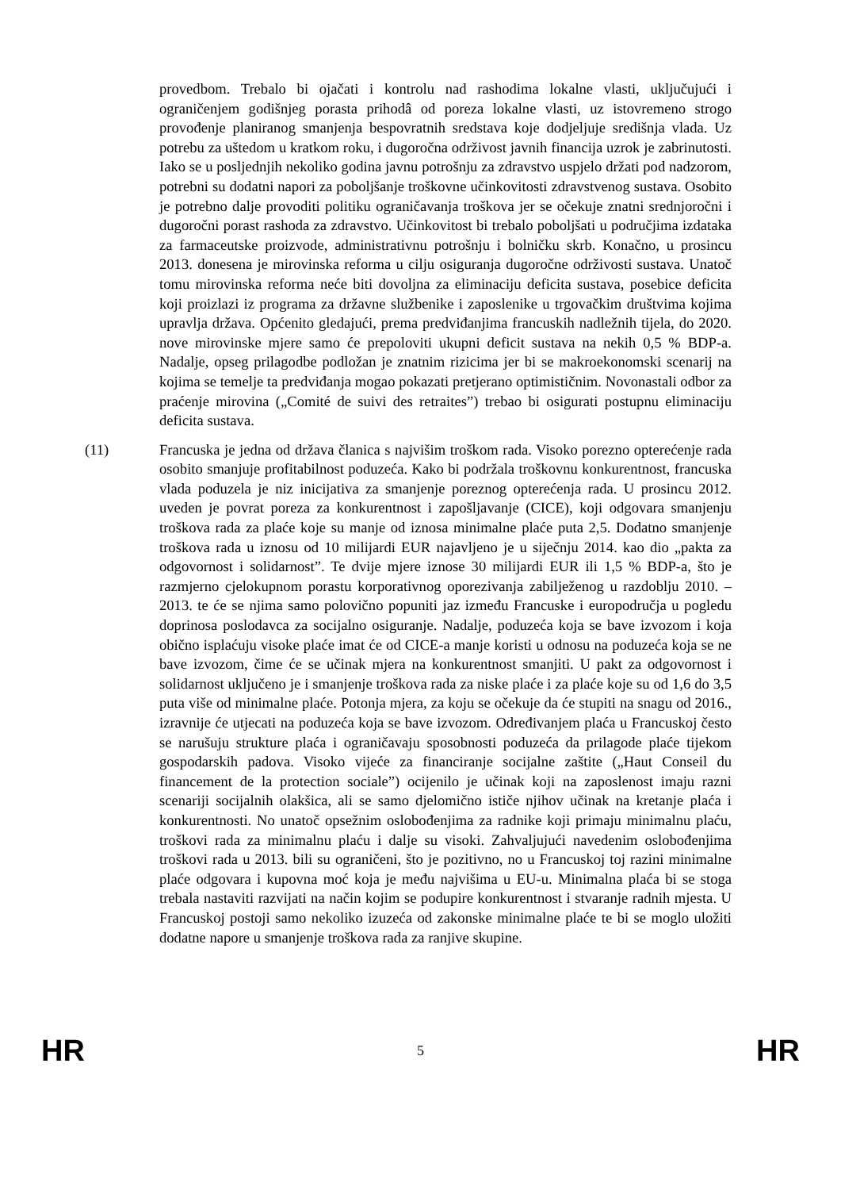provedbom. Trebalo bi ojačati i kontrolu nad rashodima lokalne vlasti, uključujući i ograničenjem godišnjeg porasta prihodâ od poreza lokalne vlasti, uz istovremeno strogo provođenje planiranog smanjenja bespovratnih sredstava koje dodjeljuje središnja vlada. Uz potrebu za uštedom u kratkom roku, i dugoročna održivost javnih financija uzrok je zabrinutosti. Iako se u posljednjih nekoliko godina javnu potrošnju za zdravstvo uspjelo držati pod nadzorom, potrebni su dodatni napori za poboljšanje troškovne učinkovitosti zdravstvenog sustava. Osobito je potrebno dalje provoditi politiku ograničavanja troškova jer se očekuje znatni srednjoročni i dugoročni porast rashoda za zdravstvo. Učinkovitost bi trebalo poboljšati u područjima izdataka za farmaceutske proizvode, administrativnu potrošnju i bolničku skrb. Konačno, u prosincu 2013. donesena je mirovinska reforma u cilju osiguranja dugoročne održivosti sustava. Unatoč tomu mirovinska reforma neće biti dovoljna za eliminaciju deficita sustava, posebice deficita koji proizlazi iz programa za državne službenike i zaposlenike u trgovačkim društvima kojima upravlja država. Općenito gledajući, prema predviđanjima francuskih nadležnih tijela, do 2020. nove mirovinske mjere samo će prepoloviti ukupni deficit sustava na nekih 0,5 % BDP-a. Nadalje, opseg prilagodbe podložan je znatnim rizicima jer bi se makroekonomski scenarij na kojima se temelje ta predviđanja mogao pokazati pretjerano optimističnim. Novonastali odbor za praćenje mirovina („Comité de suivi des retraites”) trebao bi osigurati postupnu eliminaciju deficita sustava.
(11) Francuska je jedna od država članica s najvišim troškom rada. Visoko porezno opterećenje rada osobito smanjuje profitabilnost poduzeća. Kako bi podržala troškovnu konkurentnost, francuska vlada poduzela je niz inicijativa za smanjenje poreznog opterećenja rada. U prosincu 2012. uveden je povrat poreza za konkurentnost i zapošljavanje (CICE), koji odgovara smanjenju troškova rada za plaće koje su manje od iznosa minimalne plaće puta 2,5. Dodatno smanjenje troškova rada u iznosu od 10 milijardi EUR najavljeno je u siječnju 2014. kao dio „pakta za odgovornost i solidarnost”. Te dvije mjere iznose 30 milijardi EUR ili 1,5 % BDP-a, što je razmjerno cjelokupnom porastu korporativnog oporezivanja zabilježenog u razdoblju 2010. – 2013. te će se njima samo polovično popuniti jaz između Francuske i europodručja u pogledu doprinosa poslodavca za socijalno osiguranje. Nadalje, poduzeća koja se bave izvozom i koja obično isplaćuju visoke plaće imat će od CICE-a manje koristi u odnosu na poduzeća koja se ne bave izvozom, čime će se učinak mjera na konkurentnost smanjiti. U pakt za odgovornost i solidarnost uključeno je i smanjenje troškova rada za niske plaće i za plaće koje su od 1,6 do 3,5 puta više od minimalne plaće. Potonja mjera, za koju se očekuje da će stupiti na snagu od 2016., izravnije će utjecati na poduzeća koja se bave izvozom. Određivanjem plaća u Francuskoj često se narušuju strukture plaća i ograničavaju sposobnosti poduzeća da prilagode plaće tijekom gospodarskih padova. Visoko vijeće za financiranje socijalne zaštite („Haut Conseil du financement de la protection sociale”) ocijenilo je učinak koji na zaposlenost imaju razni scenariji socijalnih olakšica, ali se samo djelomično ističe njihov učinak na kretanje plaća i konkurentnosti. No unatoč opsežnim oslobođenjima za radnike koji primaju minimalnu plaću, troškovi rada za minimalnu plaću i dalje su visoki. Zahvaljujući navedenim oslobođenjima troškovi rada u 2013. bili su ograničeni, što je pozitivno, no u Francuskoj toj razini minimalne plaće odgovara i kupovna moć koja je među najvišima u EU-u. Minimalna plaća bi se stoga trebala nastaviti razvijati na način kojim se podupire konkurentnost i stvaranje radnih mjesta. U Francuskoj postoji samo nekoliko izuzeća od zakonske minimalne plaće te bi se moglo uložiti dodatne napore u smanjenje troškova rada za ranjive skupine.
HR 5 HR